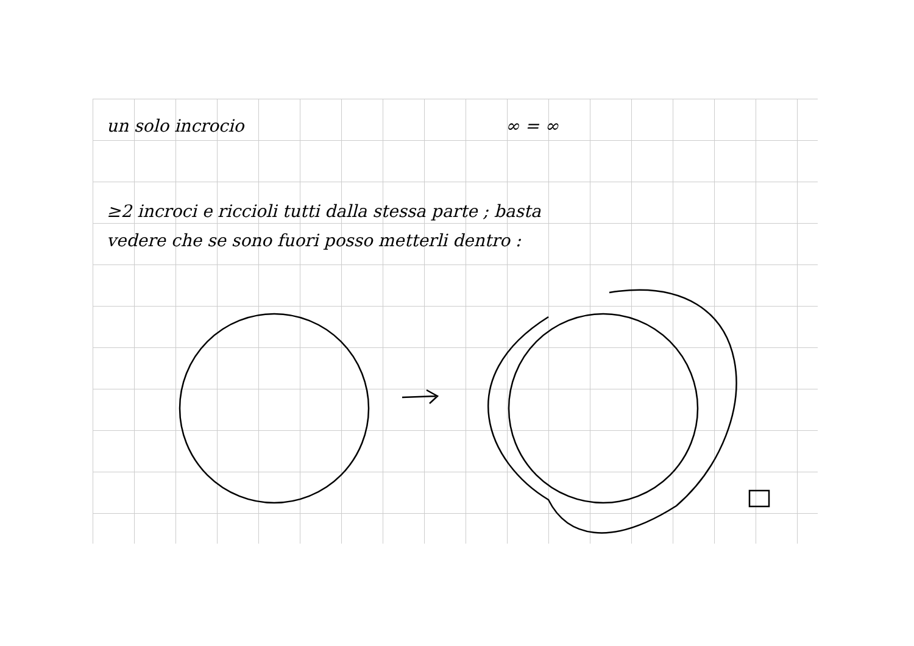un solo incrocio ∞ = ∞
≥2 incroci e riccioli tutti dalla stessa parte ; basta
vedere che se sono fuori posso metterli dentro :